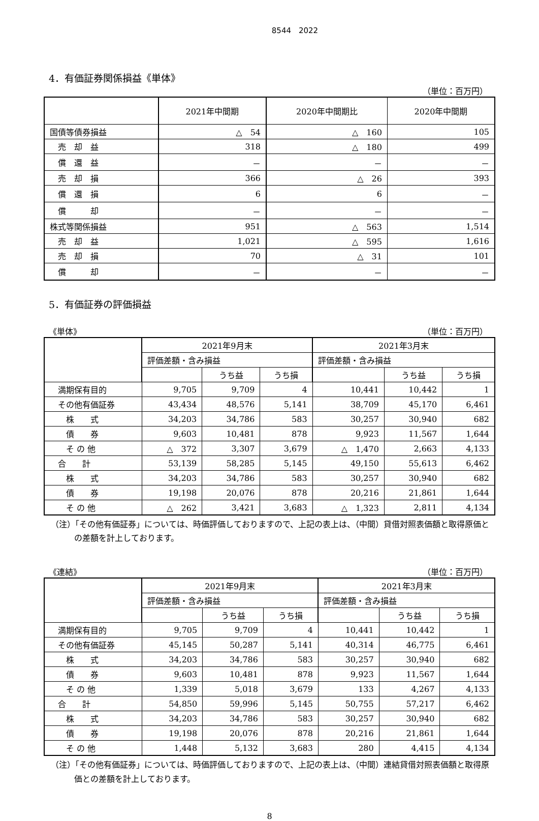8544　2022
4．有価証券関係損益《単体》
（単位：百万円）
| | 2021年中間期 | 2020年中間期比 | 2020年中間期 |
| --- | --- | --- | --- |
| 国債等債券損益 | △ 54 | △ 160 | 105 |
| 売 却 益 | 318 | △ 180 | 499 |
| 償 還 益 | － | － | － |
| 売 却 損 | 366 | △ 26 | 393 |
| 償 還 損 | 6 | 6 | － |
| 償 却 | － | － | － |
| 株式等関係損益 | 951 | △ 563 | 1,514 |
| 売 却 益 | 1,021 | △ 595 | 1,616 |
| 売 却 損 | 70 | △ 31 | 101 |
| 償 却 | － | － | － |
5．有価証券の評価損益
《単体》 （単位：百万円）
| | 2021年9月末 | | | 2021年3月末 | | |
| --- | --- | --- | --- | --- | --- | --- |
| | 評価差額・含み損益 | | | 評価差額・含み損益 | | |
| | | うち益 | うち損 | | うち益 | うち損 |
| 満期保有目的 | 9,705 | 9,709 | 4 | 10,441 | 10,442 | 1 |
| その他有価証券 | 43,434 | 48,576 | 5,141 | 38,709 | 45,170 | 6,461 |
| 株 式 | 34,203 | 34,786 | 583 | 30,257 | 30,940 | 682 |
| 債 券 | 9,603 | 10,481 | 878 | 9,923 | 11,567 | 1,644 |
| そ の 他 | △ 372 | 3,307 | 3,679 | △ 1,470 | 2,663 | 4,133 |
| 合 計 | 53,139 | 58,285 | 5,145 | 49,150 | 55,613 | 6,462 |
| 株 式 | 34,203 | 34,786 | 583 | 30,257 | 30,940 | 682 |
| 債 券 | 19,198 | 20,076 | 878 | 20,216 | 21,861 | 1,644 |
| そ の 他 | △ 262 | 3,421 | 3,683 | △ 1,323 | 2,811 | 4,134 |
（注）「その他有価証券」については、時価評価しておりますので、上記の表上は、（中間）貸借対照表価額と取得原価との差額を計上しております。
《連結》 （単位：百万円）
| | 2021年9月末 | | | 2021年3月末 | | |
| --- | --- | --- | --- | --- | --- | --- |
| | 評価差額・含み損益 | | | 評価差額・含み損益 | | |
| | | うち益 | うち損 | | うち益 | うち損 |
| 満期保有目的 | 9,705 | 9,709 | 4 | 10,441 | 10,442 | 1 |
| その他有価証券 | 45,145 | 50,287 | 5,141 | 40,314 | 46,775 | 6,461 |
| 株 式 | 34,203 | 34,786 | 583 | 30,257 | 30,940 | 682 |
| 債 券 | 9,603 | 10,481 | 878 | 9,923 | 11,567 | 1,644 |
| そ の 他 | 1,339 | 5,018 | 3,679 | 133 | 4,267 | 4,133 |
| 合 計 | 54,850 | 59,996 | 5,145 | 50,755 | 57,217 | 6,462 |
| 株 式 | 34,203 | 34,786 | 583 | 30,257 | 30,940 | 682 |
| 債 券 | 19,198 | 20,076 | 878 | 20,216 | 21,861 | 1,644 |
| そ の 他 | 1,448 | 5,132 | 3,683 | 280 | 4,415 | 4,134 |
（注）「その他有価証券」については、時価評価しておりますので、上記の表上は、（中間）連結貸借対照表価額と取得原価との差額を計上しております。
8